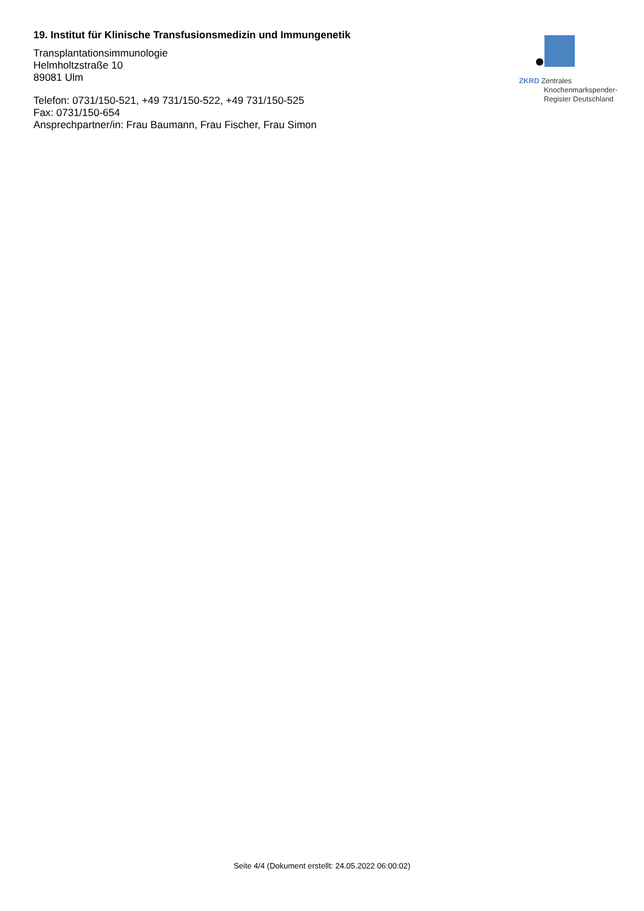19. Institut für Klinische Transfusionsmedizin und Immungenetik
Transplantationsimmunologie
Helmholtzstraße 10
89081 Ulm
Telefon: 0731/150-521, +49 731/150-522, +49 731/150-525
Fax: 0731/150-654
Ansprechpartner/in: Frau Baumann, Frau Fischer, Frau Simon
ZKRD Zentrales
Knochenmarkspender-
Register Deutschland
Seite 4/4 (Dokument erstellt: 24.05.2022 06:00:02)